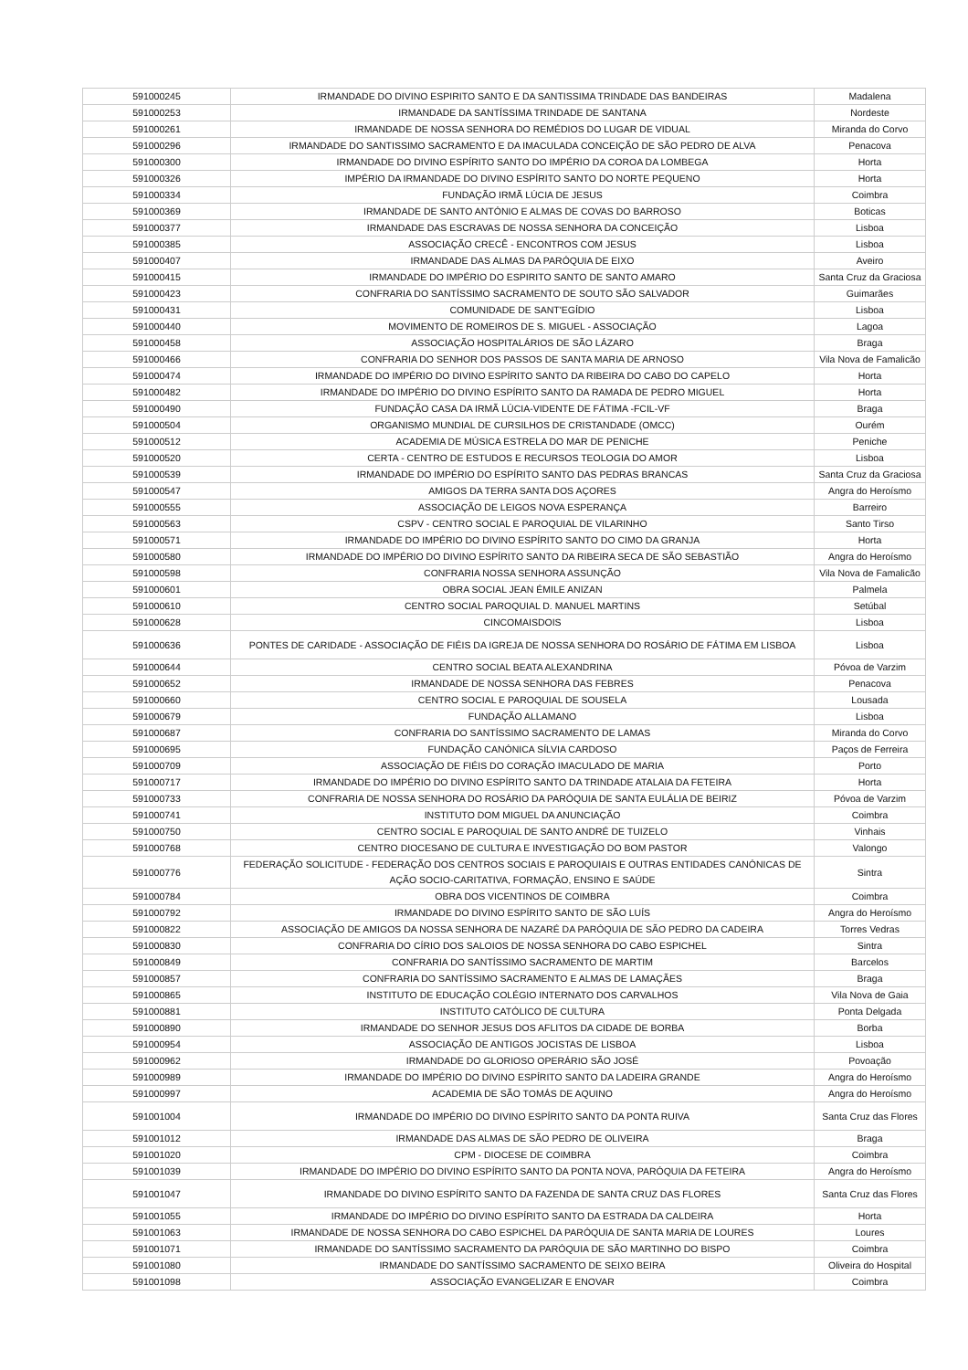| 591000245 | IRMANDADE DO DIVINO ESPIRITO SANTO E DA SANTISSIMA TRINDADE DAS BANDEIRAS | Madalena |
| 591000253 | IRMANDADE DA SANTÍSSIMA TRINDADE DE SANTANA | Nordeste |
| 591000261 | IRMANDADE DE NOSSA SENHORA DO REMÉDIOS DO LUGAR DE VIDUAL | Miranda do Corvo |
| 591000296 | IRMANDADE DO SANTISSIMO SACRAMENTO E DA IMACULADA CONCEIÇÃO DE SÃO PEDRO DE ALVA | Penacova |
| 591000300 | IRMANDADE DO DIVINO ESPÍRITO SANTO DO IMPÉRIO DA COROA DA LOMBEGA | Horta |
| 591000326 | IMPÉRIO DA IRMANDADE DO DIVINO ESPÍRITO SANTO DO NORTE PEQUENO | Horta |
| 591000334 | FUNDAÇÃO IRMÃ LÚCIA DE JESUS | Coimbra |
| 591000369 | IRMANDADE DE SANTO ANTÓNIO E ALMAS DE COVAS DO BARROSO | Boticas |
| 591000377 | IRMANDADE DAS ESCRAVAS DE NOSSA SENHORA DA CONCEIÇÃO | Lisboa |
| 591000385 | ASSOCIAÇÃO CRECÊ - ENCONTROS COM JESUS | Lisboa |
| 591000407 | IRMANDADE DAS ALMAS DA PARÓQUIA DE EIXO | Aveiro |
| 591000415 | IRMANDADE DO IMPÉRIO DO ESPIRITO SANTO DE SANTO AMARO | Santa Cruz da Graciosa |
| 591000423 | CONFRARIA DO SANTÍSSIMO SACRAMENTO DE SOUTO SÃO SALVADOR | Guimarães |
| 591000431 | COMUNIDADE DE SANT'EGÍDIO | Lisboa |
| 591000440 | MOVIMENTO DE ROMEIROS DE S. MIGUEL - ASSOCIAÇÃO | Lagoa |
| 591000458 | ASSOCIAÇÃO HOSPITALÁRIOS DE SÃO LÁZARO | Braga |
| 591000466 | CONFRARIA DO SENHOR DOS PASSOS DE SANTA MARIA DE ARNOSO | Vila Nova de Famalicão |
| 591000474 | IRMANDADE DO IMPÉRIO DO DIVINO ESPÍRITO SANTO DA RIBEIRA DO CABO DO CAPELO | Horta |
| 591000482 | IRMANDADE DO IMPÉRIO DO DIVINO ESPÍRITO SANTO DA RAMADA DE PEDRO MIGUEL | Horta |
| 591000490 | FUNDAÇÃO CASA DA IRMÃ LÚCIA-VIDENTE DE FÁTIMA -FCIL-VF | Braga |
| 591000504 | ORGANISMO MUNDIAL DE CURSILHOS DE CRISTANDADE (OMCC) | Ourém |
| 591000512 | ACADEMIA DE MÚSICA ESTRELA DO MAR DE PENICHE | Peniche |
| 591000520 | CERTA - CENTRO DE ESTUDOS E RECURSOS TEOLOGIA DO AMOR | Lisboa |
| 591000539 | IRMANDADE DO IMPÉRIO DO ESPÍRITO SANTO DAS PEDRAS BRANCAS | Santa Cruz da Graciosa |
| 591000547 | AMIGOS DA TERRA SANTA DOS AÇORES | Angra do Heroísmo |
| 591000555 | ASSOCIAÇÃO DE LEIGOS NOVA ESPERANÇA | Barreiro |
| 591000563 | CSPV - CENTRO SOCIAL E PAROQUIAL DE VILARINHO | Santo Tirso |
| 591000571 | IRMANDADE DO IMPÉRIO DO DIVINO ESPÍRITO SANTO DO CIMO DA GRANJA | Horta |
| 591000580 | IRMANDADE DO IMPÉRIO DO DIVINO ESPÍRITO SANTO DA RIBEIRA SECA DE SÃO SEBASTIÃO | Angra do Heroísmo |
| 591000598 | CONFRARIA NOSSA SENHORA ASSUNÇÃO | Vila Nova de Famalicão |
| 591000601 | OBRA SOCIAL JEAN ÉMILE ANIZAN | Palmela |
| 591000610 | CENTRO SOCIAL PAROQUIAL D. MANUEL MARTINS | Setúbal |
| 591000628 | CINCOMAISDOIS | Lisboa |
| 591000636 | PONTES DE CARIDADE - ASSOCIAÇÃO DE FIÉIS DA IGREJA DE NOSSA SENHORA DO ROSÁRIO DE FÁTIMA EM LISBOA | Lisboa |
| 591000644 | CENTRO SOCIAL BEATA ALEXANDRINA | Póvoa de Varzim |
| 591000652 | IRMANDADE DE NOSSA SENHORA DAS FEBRES | Penacova |
| 591000660 | CENTRO SOCIAL E PAROQUIAL DE SOUSELA | Lousada |
| 591000679 | FUNDAÇÃO ALLAMANO | Lisboa |
| 591000687 | CONFRARIA DO SANTÍSSIMO SACRAMENTO DE LAMAS | Miranda do Corvo |
| 591000695 | FUNDAÇÃO CANÓNICA SÍLVIA CARDOSO | Paços de Ferreira |
| 591000709 | ASSOCIAÇÃO DE FIÉIS DO CORAÇÃO IMACULADO DE MARIA | Porto |
| 591000717 | IRMANDADE DO IMPÉRIO DO DIVINO ESPÍRITO SANTO DA TRINDADE ATALAIA DA FETEIRA | Horta |
| 591000733 | CONFRARIA DE NOSSA SENHORA DO ROSÁRIO DA PARÓQUIA DE SANTA EULÁLIA DE BEIRIZ | Póvoa de Varzim |
| 591000741 | INSTITUTO DOM MIGUEL DA ANUNCIAÇÃO | Coimbra |
| 591000750 | CENTRO SOCIAL E PAROQUIAL DE SANTO ANDRÉ DE TUIZELO | Vinhais |
| 591000768 | CENTRO DIOCESANO DE CULTURA E INVESTIGAÇÃO DO BOM PASTOR | Valongo |
| 591000776 | FEDERAÇÃO SOLICITUDE - FEDERAÇÃO DOS CENTROS SOCIAIS E PAROQUIAIS E OUTRAS ENTIDADES CANÓNICAS DE AÇÃO SOCIO-CARITATIVA, FORMAÇÃO, ENSINO E SAÚDE | Sintra |
| 591000784 | OBRA DOS VICENTINOS DE COIMBRA | Coimbra |
| 591000792 | IRMANDADE DO DIVINO ESPÍRITO SANTO DE SÃO LUÍS | Angra do Heroísmo |
| 591000822 | ASSOCIAÇÃO DE AMIGOS DA NOSSA SENHORA DE NAZARÉ DA PARÓQUIA DE SÃO PEDRO DA CADEIRA | Torres Vedras |
| 591000830 | CONFRARIA DO CÍRIO DOS SALOIOS DE NOSSA SENHORA DO CABO ESPICHEL | Sintra |
| 591000849 | CONFRARIA DO SANTÍSSIMO SACRAMENTO DE MARTIM | Barcelos |
| 591000857 | CONFRARIA DO SANTÍSSIMO SACRAMENTO E ALMAS DE LAMAÇÃES | Braga |
| 591000865 | INSTITUTO DE EDUCAÇÃO COLÉGIO INTERNATO DOS CARVALHOS | Vila Nova de Gaia |
| 591000881 | INSTITUTO CATÓLICO DE CULTURA | Ponta Delgada |
| 591000890 | IRMANDADE DO SENHOR JESUS DOS AFLITOS DA CIDADE DE BORBA | Borba |
| 591000954 | ASSOCIAÇÃO DE ANTIGOS JOCISTAS DE LISBOA | Lisboa |
| 591000962 | IRMANDADE DO GLORIOSO OPERÁRIO SÃO JOSÉ | Povoação |
| 591000989 | IRMANDADE DO IMPÉRIO DO DIVINO ESPÍRITO SANTO DA LADEIRA GRANDE | Angra do Heroísmo |
| 591000997 | ACADEMIA DE SÃO TOMÁS DE AQUINO | Angra do Heroísmo |
| 591001004 | IRMANDADE DO IMPÉRIO DO DIVINO ESPÍRITO SANTO DA PONTA RUIVA | Santa Cruz das Flores |
| 591001012 | IRMANDADE DAS ALMAS DE SÃO PEDRO DE OLIVEIRA | Braga |
| 591001020 | CPM - DIOCESE DE COIMBRA | Coimbra |
| 591001039 | IRMANDADE DO IMPÉRIO DO DIVINO ESPÍRITO SANTO DA PONTA NOVA, PARÓQUIA DA FETEIRA | Angra do Heroísmo |
| 591001047 | IRMANDADE DO DIVINO ESPÍRITO SANTO DA FAZENDA DE SANTA CRUZ DAS FLORES | Santa Cruz das Flores |
| 591001055 | IRMANDADE DO IMPÉRIO DO DIVINO ESPÍRITO SANTO DA ESTRADA DA CALDEIRA | Horta |
| 591001063 | IRMANDADE DE NOSSA SENHORA DO CABO ESPICHEL DA PARÓQUIA DE SANTA MARIA DE LOURES | Loures |
| 591001071 | IRMANDADE DO SANTÍSSIMO SACRAMENTO DA PARÓQUIA DE SÃO MARTINHO DO BISPO | Coimbra |
| 591001080 | IRMANDADE DO SANTÍSSIMO SACRAMENTO DE SEIXO BEIRA | Oliveira do Hospital |
| 591001098 | ASSOCIAÇÃO EVANGELIZAR E ENOVAR | Coimbra |